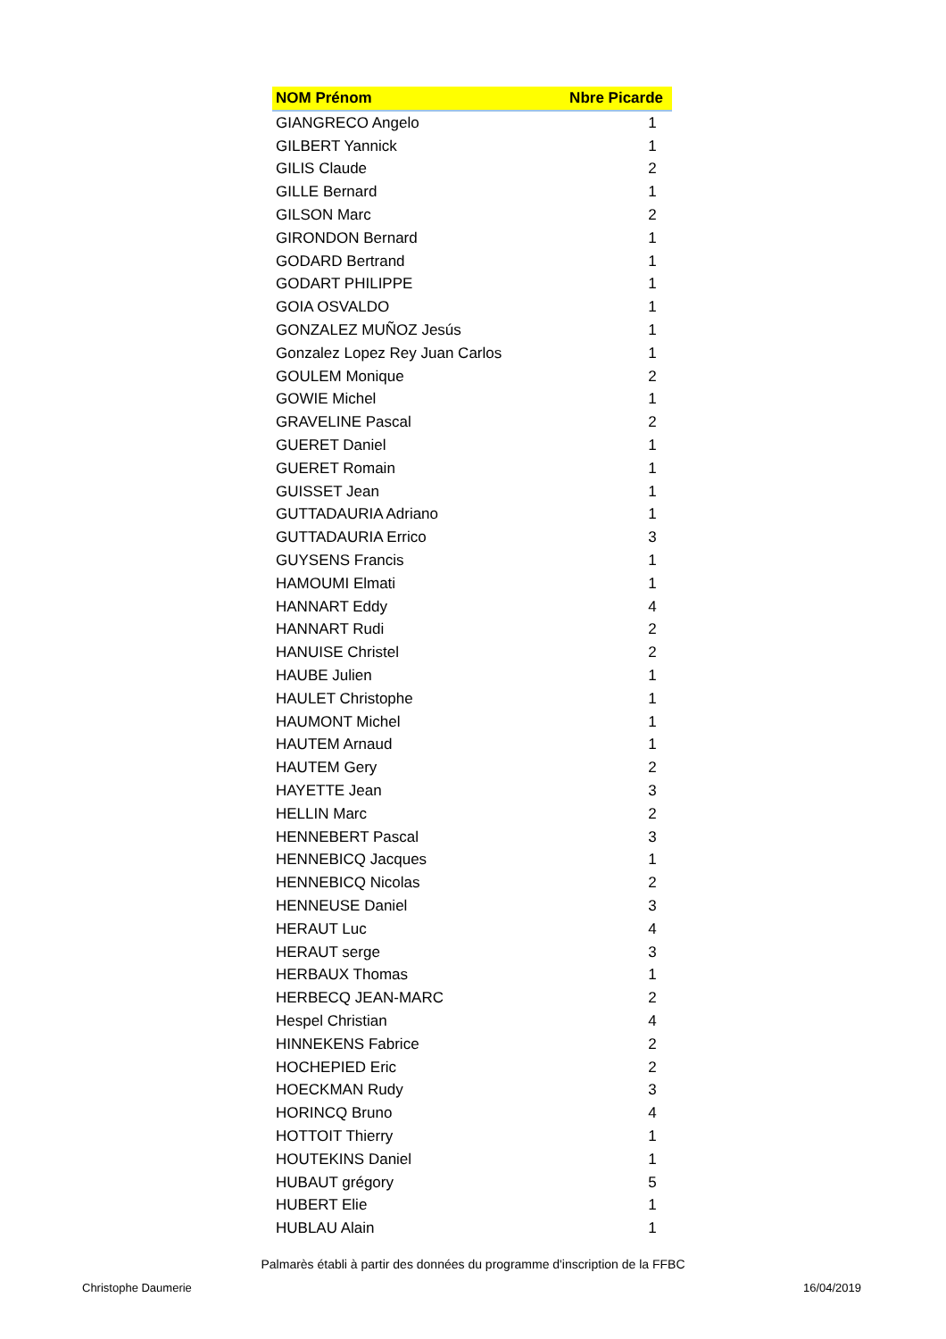| NOM Prénom | Nbre Picarde |
| --- | --- |
| GIANGRECO Angelo | 1 |
| GILBERT Yannick | 1 |
| GILIS Claude | 2 |
| GILLE Bernard | 1 |
| GILSON Marc | 2 |
| GIRONDON Bernard | 1 |
| GODARD Bertrand | 1 |
| GODART PHILIPPE | 1 |
| GOIA OSVALDO | 1 |
| GONZALEZ MUÑOZ Jesús | 1 |
| Gonzalez Lopez Rey Juan Carlos | 1 |
| GOULEM Monique | 2 |
| GOWIE Michel | 1 |
| GRAVELINE Pascal | 2 |
| GUERET Daniel | 1 |
| GUERET Romain | 1 |
| GUISSET Jean | 1 |
| GUTTADAURIA Adriano | 1 |
| GUTTADAURIA Errico | 3 |
| GUYSENS Francis | 1 |
| HAMOUMI Elmati | 1 |
| HANNART Eddy | 4 |
| HANNART Rudi | 2 |
| HANUISE Christel | 2 |
| HAUBE Julien | 1 |
| HAULET Christophe | 1 |
| HAUMONT Michel | 1 |
| HAUTEM Arnaud | 1 |
| HAUTEM Gery | 2 |
| HAYETTE Jean | 3 |
| HELLIN Marc | 2 |
| HENNEBERT Pascal | 3 |
| HENNEBICQ Jacques | 1 |
| HENNEBICQ Nicolas | 2 |
| HENNEUSE Daniel | 3 |
| HERAUT Luc | 4 |
| HERAUT serge | 3 |
| HERBAUX Thomas | 1 |
| HERBECQ JEAN-MARC | 2 |
| Hespel Christian | 4 |
| HINNEKENS Fabrice | 2 |
| HOCHEPIED Eric | 2 |
| HOECKMAN Rudy | 3 |
| HORINCQ Bruno | 4 |
| HOTTOIT Thierry | 1 |
| HOUTEKINS Daniel | 1 |
| HUBAUT grégory | 5 |
| HUBERT Elie | 1 |
| HUBLAU Alain | 1 |
Palmarès établi à partir des données du programme d'inscription de la FFBC
Christophe Daumerie 16/04/2019